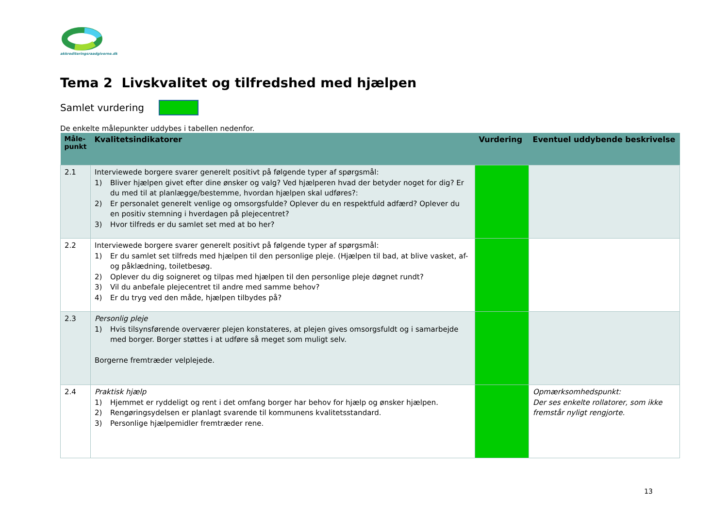akkrediteringsraadgiverne.dk
Tema 2 Livskvalitet og tilfredshed med hjælpen
Samlet vurdering
De enkelte målepunkter uddybes i tabellen nedenfor.
| Måle- punkt | Kvalitetsindikatorer | Vurdering | Eventuel uddybende beskrivelse |
| --- | --- | --- | --- |
| 2.1 | Interviewede borgere svarer generelt positivt på følgende typer af spørgsmål: 1) Bliver hjælpen givet efter dine ønsker og valg? Ved hjælperen hvad der betyder noget for dig? Er du med til at planlægge/bestemme, hvordan hjælpen skal udføres?: 2) Er personalet generelt venlige og omsorgsfulde? Oplever du en respektfuld adfærd? Oplever du en positiv stemning i hverdagen på plejecentret? 3) Hvor tilfreds er du samlet set med at bo her? | | |
| 2.2 | Interviewede borgere svarer generelt positivt på følgende typer af spørgsmål: 1) Er du samlet set tilfreds med hjælpen til den personlige pleje. (Hjælpen til bad, at blive vasket, af- og påklædning, toiletbesøg. 2) Oplever du dig soigneret og tilpas med hjælpen til den personlige pleje døgnet rundt? 3) Vil du anbefale plejecentret til andre med samme behov? 4) Er du tryg ved den måde, hjælpen tilbydes på? | | |
| 2.3 | Personlig pleje 1) Hvis tilsynsførende overværer plejen konstateres, at plejen gives omsorgsfuldt og i samarbejde med borger. Borger støttes i at udføre så meget som muligt selv. Borgerne fremtræder velplejede. | | |
| 2.4 | Praktisk hjælp 1) Hjemmet er ryddeligt og rent i det omfang borger har behov for hjælp og ønsker hjælpen. 2) Rengøringsydelsen er planlagt svarende til kommunens kvalitetsstandard. 3) Personlige hjælpemidler fremtræder rene. | | Opmærksomhedspunkt: Der ses enkelte rollatorer, som ikke fremstår nyligt rengjorte. |
13